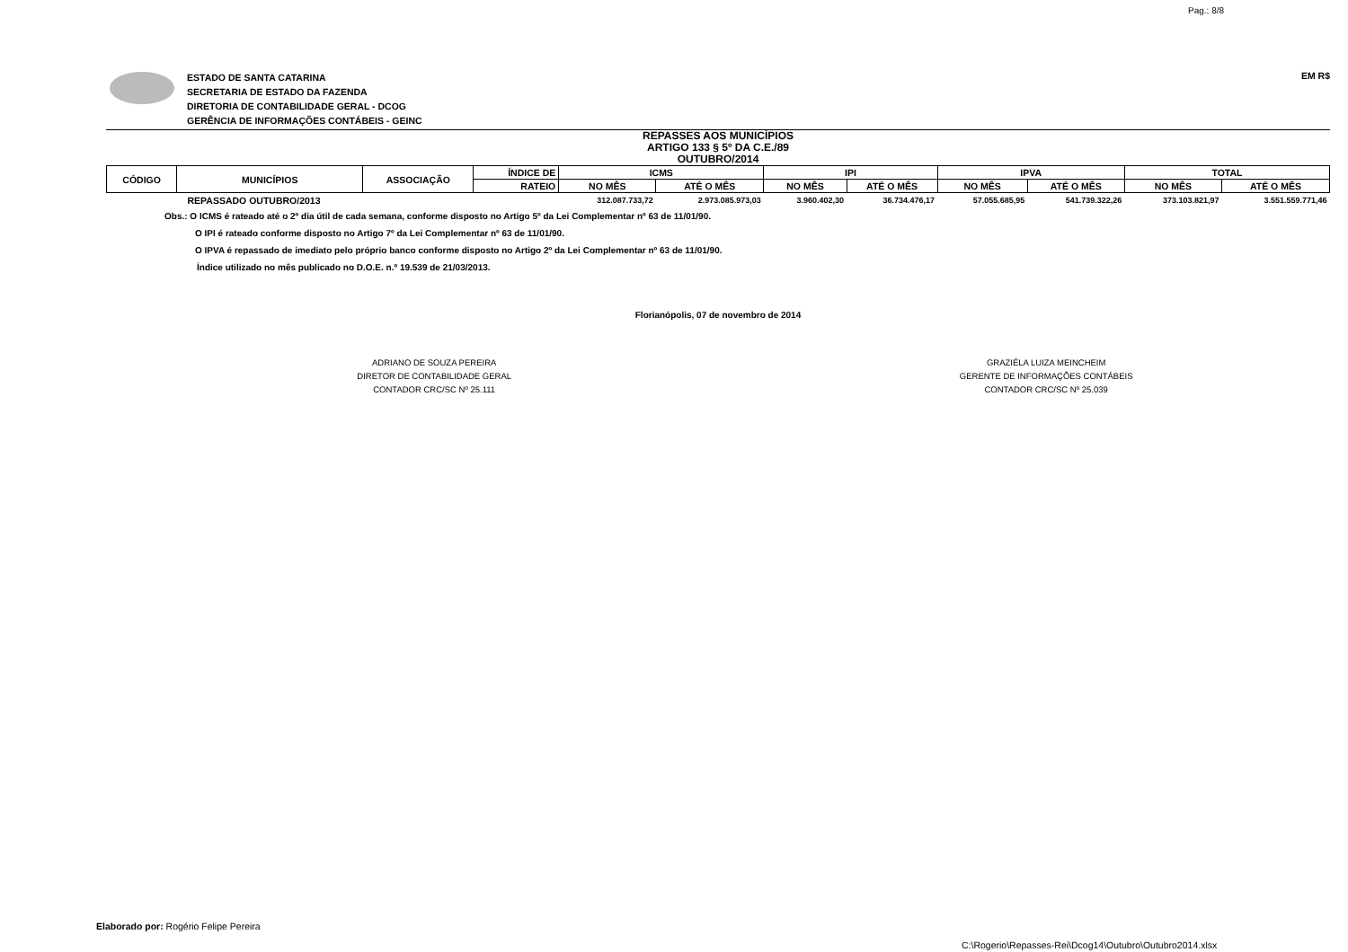Pag.: 8/8
ESTADO DE SANTA CATARINA
SECRETARIA DE ESTADO DA FAZENDA
DIRETORIA DE CONTABILIDADE GERAL - DCOG
GERÊNCIA DE INFORMAÇÕES CONTÁBEIS - GEINC
EM R$
REPASSES AOS MUNICÍPIOS
ARTIGO 133 § 5º DA C.E./89
OUTUBRO/2014
| CÓDIGO | MUNICÍPIOS | ASSOCIAÇÃO | ÍNDICE DE | ICMS | | IPI | | IPVA | | TOTAL | |
| --- | --- | --- | --- | --- | --- | --- | --- | --- | --- | --- | --- |
| | | | RATEIO | NO MÊS | ATÉ O MÊS | NO MÊS | ATÉ O MÊS | NO MÊS | ATÉ O MÊS | NO MÊS | ATÉ O MÊS |
| REPASSADO OUTUBRO/2013 | | | | 312.087.733,72 | 2.973.085.973,03 | 3.960.402,30 | 36.734.476,17 | 57.055.685,95 | 541.739.322,26 | 373.103.821,97 | 3.551.559.771,46 |
Obs.: O ICMS é rateado até o 2º dia útil de cada semana, conforme disposto no Artigo 5º da Lei Complementar nº 63 de 11/01/90.
O IPI é rateado conforme disposto no Artigo 7º da Lei Complementar nº 63 de 11/01/90.
O IPVA é repassado de imediato pelo próprio banco conforme disposto no Artigo 2º da Lei Complementar nº 63 de 11/01/90.
Índice utilizado no mês publicado no D.O.E. n.º 19.539 de 21/03/2013.
Florianópolis, 07 de novembro de 2014
ADRIANO DE SOUZA PEREIRA
DIRETOR DE CONTABILIDADE GERAL
CONTADOR CRC/SC Nº 25.111
GRAZIÉLA LUIZA MEINCHEIM
GERENTE DE INFORMAÇÕES CONTÁBEIS
CONTADOR CRC/SC Nº 25.039
Elaborado por: Rogério Felipe Pereira
C:\Rogerio\Repasses-Rei\Dcog14\Outubro\Outubro2014.xlsx